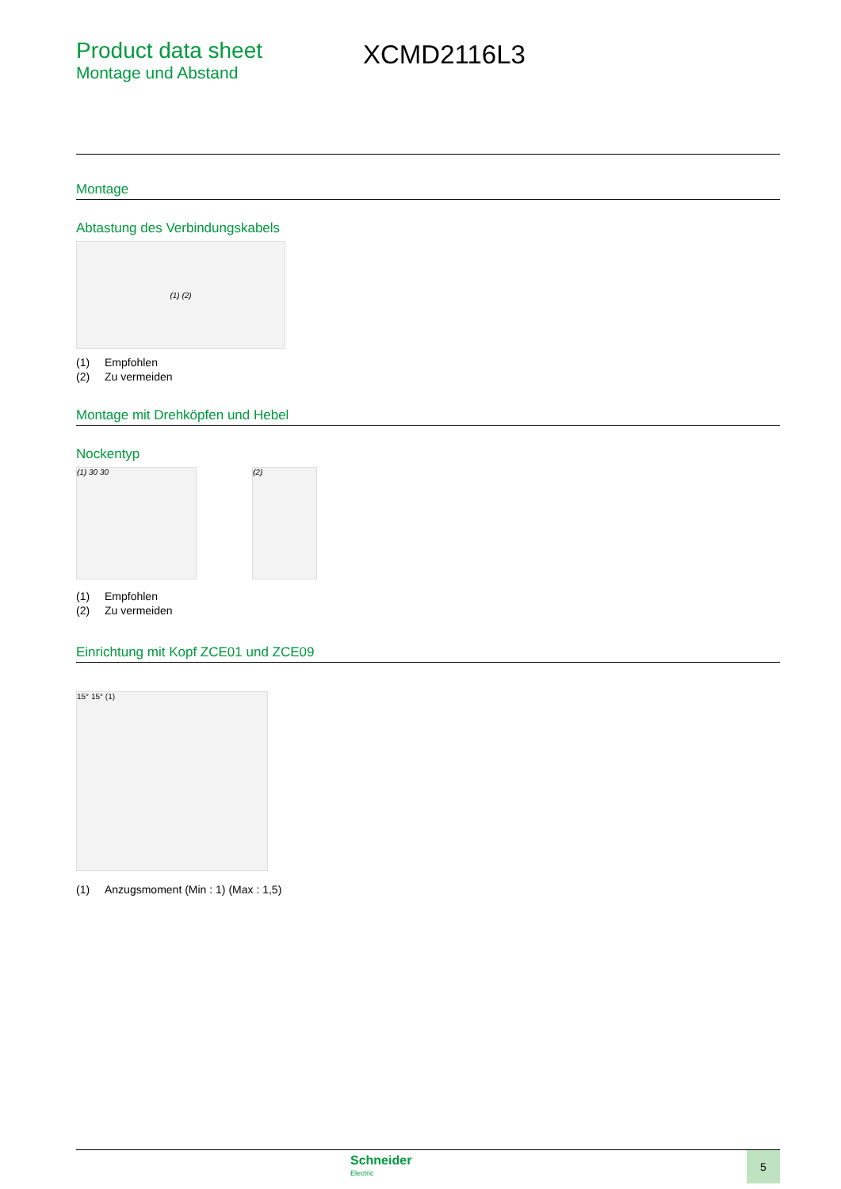Product data sheet
Montage und Abstand
XCMD2116L3
Montage
Abtastung des Verbindungskabels
(1) (2)
(1) Empfohlen
(2) Zu vermeiden
Montage mit Drehköpfen und Hebel
Nockentyp
(1) 30 30 (2)
(1) Empfohlen
(2) Zu vermeiden
Einrichtung mit Kopf ZCE01 und ZCE09
15° 15° (1)
(1) Anzugsmoment (Min : 1) (Max : 1,5)
Schneider
Electric
5